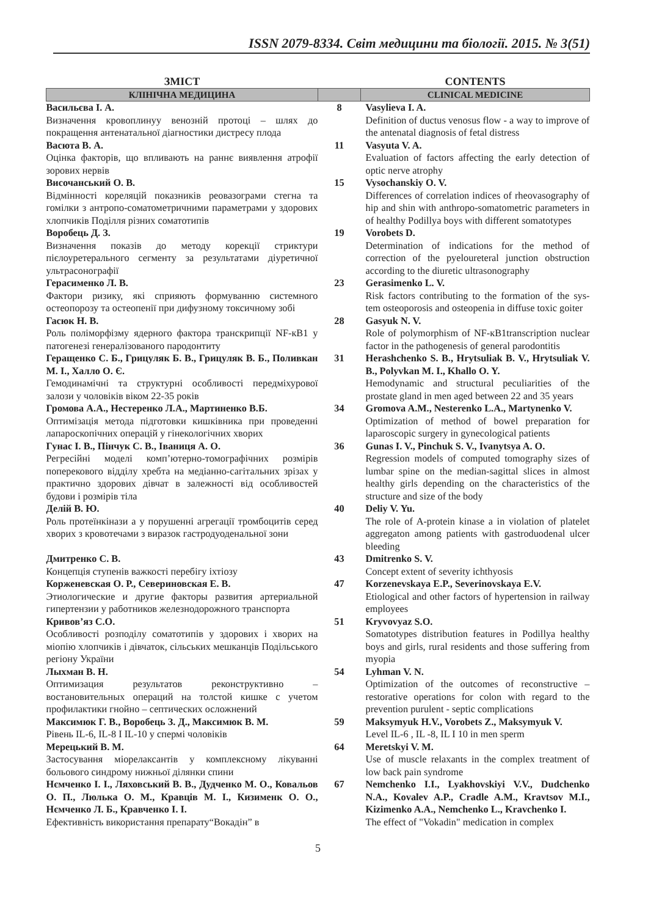ISSN 2079-8334. Світ медицини та біології. 2015. № 3(51)
| ЗМІСТ | | CONTENTS |
| --- | --- | --- |
| КЛІНІЧНА МЕДИЦИНА | | CLINICAL MEDICINE |
| Васильєва І. А. Визначення кровоплинуу венозній протоці – шлях до покращення антенатальної діагностики дистресу плода | 8 | Vasylieva I. A. Definition of ductus venosus flow - a way to improve of the antenatal diagnosis of fetal distress |
| Васюта В. А. Оцінка факторів, що впливають на раннє виявлення атрофії зорових нервів | 11 | Vasyuta V. A. Evaluation of factors affecting the early detection of optic nerve atrophy |
| Височанський О. В. Відмінності кореляцій показників реовазограми стегна та гомілки з антропо-соматометричними параметрами у здорових хлопчиків Поділля різних соматотипів | 15 | Vysochanskiy O. V. Differences of correlation indices of rheovasography of hip and shin with anthropo-somatometric parameters in of healthy Podillya boys with different somatotypes |
| Воробець Д. З. Визначення показів до методу корекції стриктури пієлоуретерального сегменту за результатами діуретичної ультрасонографії | 19 | Vorobets D. Determination of indications for the method of correction of the pyeloureteral junction obstruction according to the diuretic ultrasonography |
| Герасименко Л. В. Фактори ризику, які сприяють формуванню системного остеопорозу та остеопенії при дифузному токсичному зобі | 23 | Gerasimenko L. V. Risk factors contributing to the formation of the sys-tem osteoporosis and osteopenia in diffuse toxic goiter |
| Гасюк Н. В. Роль поліморфізму ядерного фактора транскрипції NF-кВ1 у патогенезі генералізованого пародонтиту | 28 | Gasyuk N. V. Role of polymorphism of NF-кB1transcription nuclear factor in the pathogenesis of general parodontitis |
| Геращенко С. Б., Грицуляк Б. В., Грицуляк В. Б., Поливкан М. І., Халло О. Є. Гемодинамічні та структурні особливості передміхурової залози у чоловіків віком 22-35 років | 31 | Herashchenko S. B., Hrytsuliak B. V., Hrytsuliak V. B., Polyvkan M. I., Khallo O. Y. Hemodynamic and structural peculiarities of the prostate gland in men aged between 22 and 35 years |
| Громова А.А., Нестеренко Л.А., Мартиненко В.Б. Оптимізація метода підготовки кишківника при проведенні лапароскопічних операцій у гінекологічних хворих | 34 | Gromova A.M., Nesterenko L.A., Martynenko V. Optimization of method of bowel preparation for laparoscopic surgery in gynecological patients |
| Гунас І. В., Пінчук С. В., Іваниця А. О. Регресійні моделі комп’ютерно-томографічних розмірів поперекового відділу хребта на медіанно-сагітальних зрізах у практично здорових дівчат в залежності від особливостей будови і розмірів тіла | 36 | Gunas I. V., Pinchuk S. V., Ivanytsya A. O. Regression models of computed tomography sizes of lumbar spine on the median-sagittal slices in almost healthy girls depending on the characteristics of the structure and size of the body |
| Делій В. Ю. Роль протеїнкінази а у порушенні агрегації тромбоцитів серед хворих з кровотечами з виразок гастродуоденальної зони | 40 | Deliy V. Yu. The role of A-protein kinase a in violation of platelet aggregaton among patients with gastroduodenal ulcer bleeding |
| Дмитренко С. В. Концепція ступенів важкості перебігу іхтіозу | 43 | Dmitrenko S. V. Concept extent of severity ichthyosis |
| Корженевская О. Р., Севериновская Е. В. Этиологические и другие факторы развития артериальной гипертензии у работников железнодорожного транспорта | 47 | Korzenevskaya E.P., Severinovskaya E.V. Etiological and other factors of hypertension in railway employees |
| Кривов’яз С.О. Особливості розподілу соматотипів у здорових і хворих на міопію хлопчиків і дівчаток, сільських мешканців Подільського регіону України | 51 | Kryvovyaz S.O. Somatotypes distribution features in Podillya healthy boys and girls, rural residents and those suffering from myopia |
| Лыхман В. Н. Оптимизация результатов реконструктивно – востановительных операций на толстой кишке с учетом профилактики гнойно – септических осложнений | 54 | Lyhman V. N. Optimization of the outcomes of reconstructive – restorative operations for colon with regard to the prevention purulent - septic complications |
| Максимюк Г. В., Воробець З. Д., Максимюк В. М. Рівень IL-6, IL-8 I IL-10 у спермі чоловіків | 59 | Maksymyuk H.V., Vorobets Z., Maksymyuk V. Level IL-6 , IL -8, IL I 10 in men sperm |
| Мерецький В. М. Застосування міорелаксантів у комплексному лікуванні больового синдрому нижньої ділянки спини | 64 | Meretskyi V. M. Use of muscle relaxants in the complex treatment of low back pain syndrome |
| Нємченко І. І., Ляховський В. В., Дудченко М. О., Ковальов О. П., Люлька О. М., Кравців М. І., Кизименк О. О., Нємченко Л. Б., Кравченко І. І. Ефективність використання препарату“Вокадін” в | 67 | Nemchenko I.I., Lyakhovskiyi V.V., Dudchenko N.A., Kovalev A.P., Cradle A.M., Kravtsov M.I., Kizimenko A.A., Nemchenko L., Kravchenko I. The effect of "Vokadin" medication in complex |
5